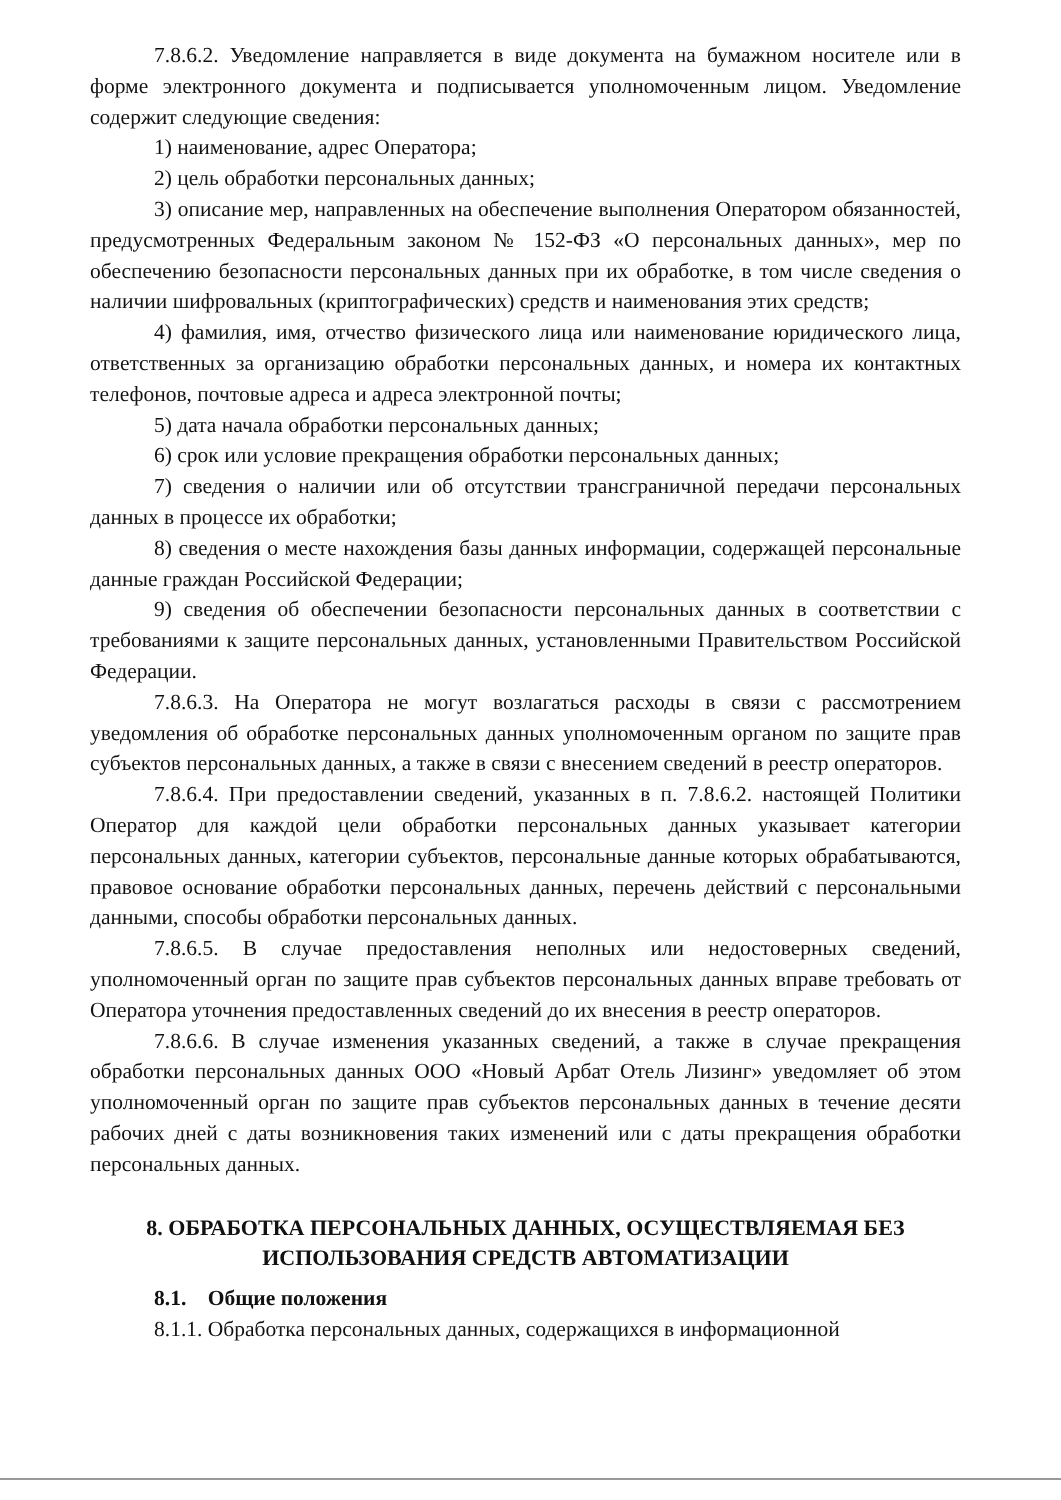7.8.6.2. Уведомление направляется в виде документа на бумажном носителе или в форме электронного документа и подписывается уполномоченным лицом. Уведомление содержит следующие сведения:
1) наименование, адрес Оператора;
2) цель обработки персональных данных;
3) описание мер, направленных на обеспечение выполнения Оператором обязанностей, предусмотренных Федеральным законом № 152-ФЗ «О персональных данных», мер по обеспечению безопасности персональных данных при их обработке, в том числе сведения о наличии шифровальных (криптографических) средств и наименования этих средств;
4) фамилия, имя, отчество физического лица или наименование юридического лица, ответственных за организацию обработки персональных данных, и номера их контактных телефонов, почтовые адреса и адреса электронной почты;
5) дата начала обработки персональных данных;
6) срок или условие прекращения обработки персональных данных;
7) сведения о наличии или об отсутствии трансграничной передачи персональных данных в процессе их обработки;
8) сведения о месте нахождения базы данных информации, содержащей персональные данные граждан Российской Федерации;
9) сведения об обеспечении безопасности персональных данных в соответствии с требованиями к защите персональных данных, установленными Правительством Российской Федерации.
7.8.6.3. На Оператора не могут возлагаться расходы в связи с рассмотрением уведомления об обработке персональных данных уполномоченным органом по защите прав субъектов персональных данных, а также в связи с внесением сведений в реестр операторов.
7.8.6.4. При предоставлении сведений, указанных в п. 7.8.6.2. настоящей Политики Оператор для каждой цели обработки персональных данных указывает категории персональных данных, категории субъектов, персональные данные которых обрабатываются, правовое основание обработки персональных данных, перечень действий с персональными данными, способы обработки персональных данных.
7.8.6.5. В случае предоставления неполных или недостоверных сведений, уполномоченный орган по защите прав субъектов персональных данных вправе требовать от Оператора уточнения предоставленных сведений до их внесения в реестр операторов.
7.8.6.6. В случае изменения указанных сведений, а также в случае прекращения обработки персональных данных ООО «Новый Арбат Отель Лизинг» уведомляет об этом уполномоченный орган по защите прав субъектов персональных данных в течение десяти рабочих дней с даты возникновения таких изменений или с даты прекращения обработки персональных данных.
8. ОБРАБОТКА ПЕРСОНАЛЬНЫХ ДАННЫХ, ОСУЩЕСТВЛЯЕМАЯ БЕЗ ИСПОЛЬЗОВАНИЯ СРЕДСТВ АВТОМАТИЗАЦИИ
8.1. Общие положения
8.1.1. Обработка персональных данных, содержащихся в информационной